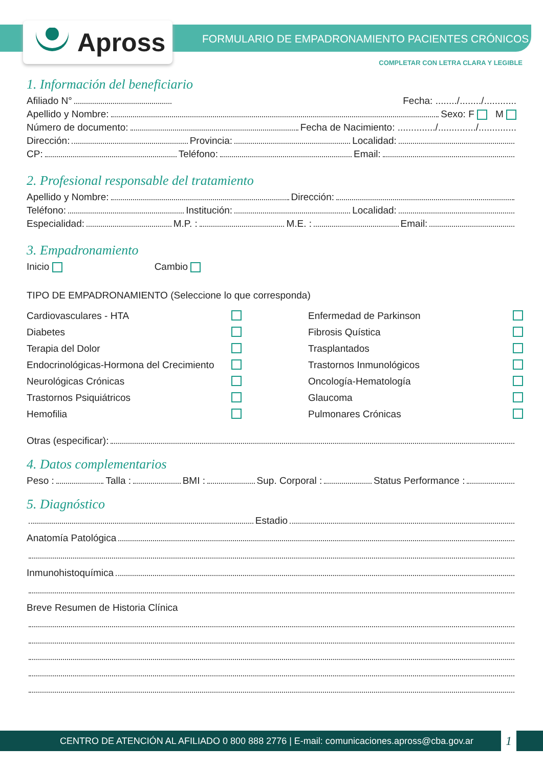Apross
FORMULARIO DE EMPADRONAMIENTO PACIENTES CRÓNICOS
COMPLETAR CON LETRA CLARA Y LEGIBLE
1. Información del beneficiario
Afiliado N° Fecha: ......../......../............
Apellido y Nombre: Sexo: F M
Número de documento: Fecha de Nacimiento: ............../............../..............
Dirección: Provincia: Localidad:
CP: Teléfono: Email:
2. Profesional responsable del tratamiento
Apellido y Nombre: Dirección:
Teléfono: Institución: Localidad:
Especialidad: M.P. : M.E. : Email:
3. Empadronamiento
Inicio Cambio
TIPO DE EMPADRONAMIENTO (Seleccione lo que corresponda)
Cardiovasculares - HTA Enfermedad de Parkinson Diabetes Fibrosis Quística Terapia del Dolor Trasplantados Endocrinológicas-Hormona del Crecimiento Trastornos Inmunológicos Neurológicas Crónicas Oncología-Hematología Trastornos Psiquiátricos Glaucoma Hemofilia Pulmonares Crónicas
Otras (especificar):
4. Datos complementarios
Peso : Talla : BMI : Sup. Corporal : Status Performance :
5. Diagnóstico
Estadio
Anatomía Patológica
Inmunohistoquímica
Breve Resumen de Historia Clínica
CENTRO DE ATENCIÓN AL AFILIADO 0 800 888 2776 | E-mail: comunicaciones.apross@cba.gov.ar 1